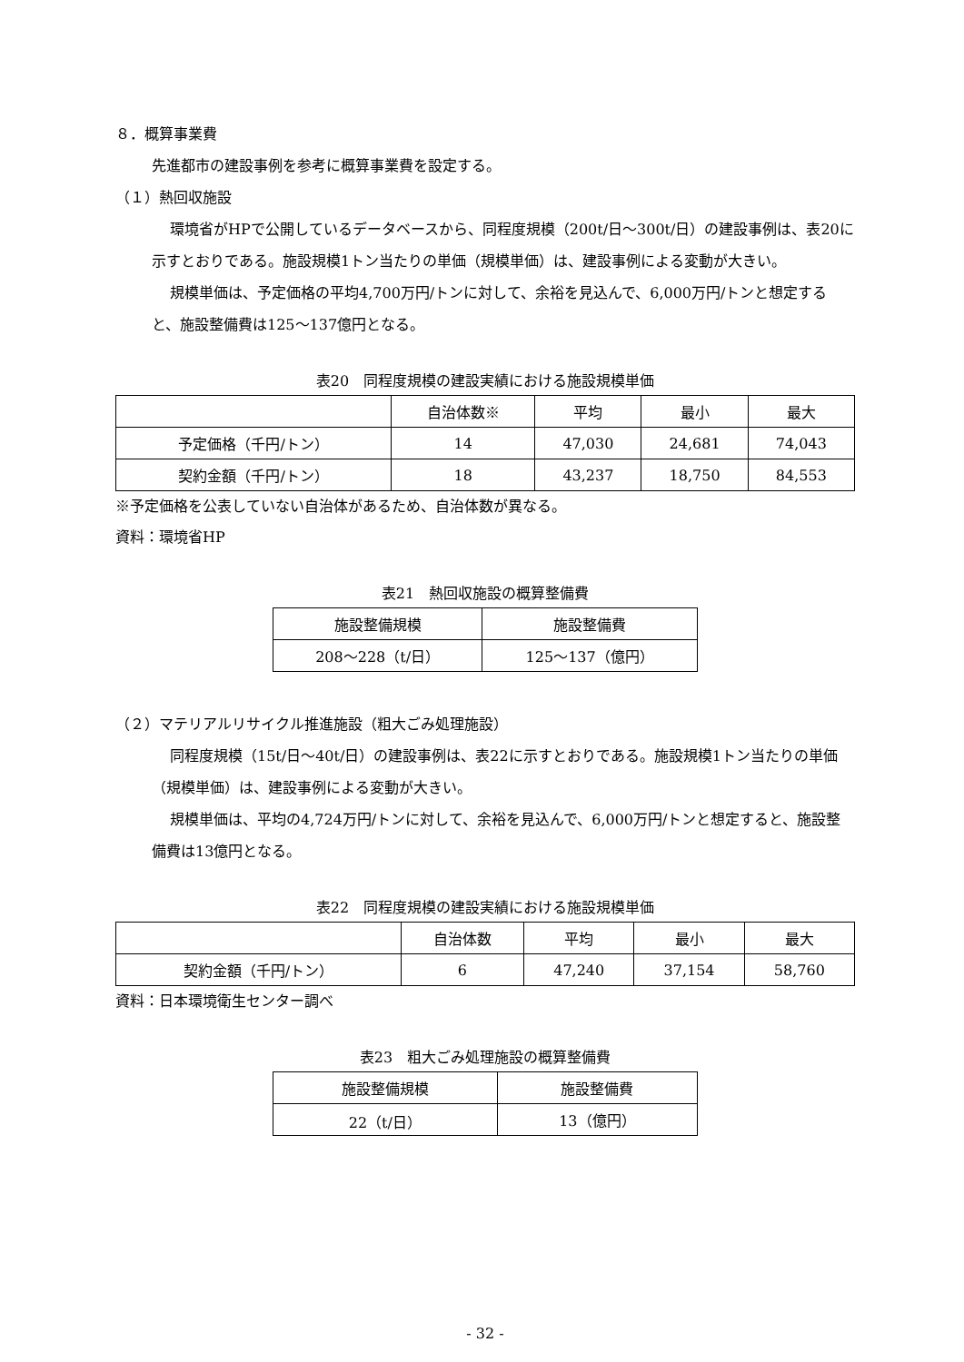８．概算事業費
先進都市の建設事例を参考に概算事業費を設定する。
（１）熱回収施設
環境省がHPで公開しているデータベースから、同程度規模（200t/日～300t/日）の建設事例は、表20に示すとおりである。施設規模1トン当たりの単価（規模単価）は、建設事例による変動が大きい。
規模単価は、予定価格の平均4,700万円/トンに対して、余裕を見込んで、6,000万円/トンと想定すると、施設整備費は125～137億円となる。
表20　同程度規模の建設実績における施設規模単価
| | 自治体数※ | 平均 | 最小 | 最大 |
| --- | --- | --- | --- | --- |
| 予定価格（千円/トン） | 14 | 47,030 | 24,681 | 74,043 |
| 契約金額（千円/トン） | 18 | 43,237 | 18,750 | 84,553 |
※予定価格を公表していない自治体があるため、自治体数が異なる。
資料：環境省HP
表21　熱回収施設の概算整備費
| 施設整備規模 | 施設整備費 |
| --- | --- |
| 208～228（t/日） | 125～137（億円） |
（２）マテリアルリサイクル推進施設（粗大ごみ処理施設）
同程度規模（15t/日～40t/日）の建設事例は、表22に示すとおりである。施設規模1トン当たりの単価（規模単価）は、建設事例による変動が大きい。
規模単価は、平均の4,724万円/トンに対して、余裕を見込んで、6,000万円/トンと想定すると、施設整備費は13億円となる。
表22　同程度規模の建設実績における施設規模単価
| | 自治体数 | 平均 | 最小 | 最大 |
| --- | --- | --- | --- | --- |
| 契約金額（千円/トン） | 6 | 47,240 | 37,154 | 58,760 |
資料：日本環境衛生センター調べ
表23　粗大ごみ処理施設の概算整備費
| 施設整備規模 | 施設整備費 |
| --- | --- |
| 22（t/日） | 13（億円） |
- 32 -